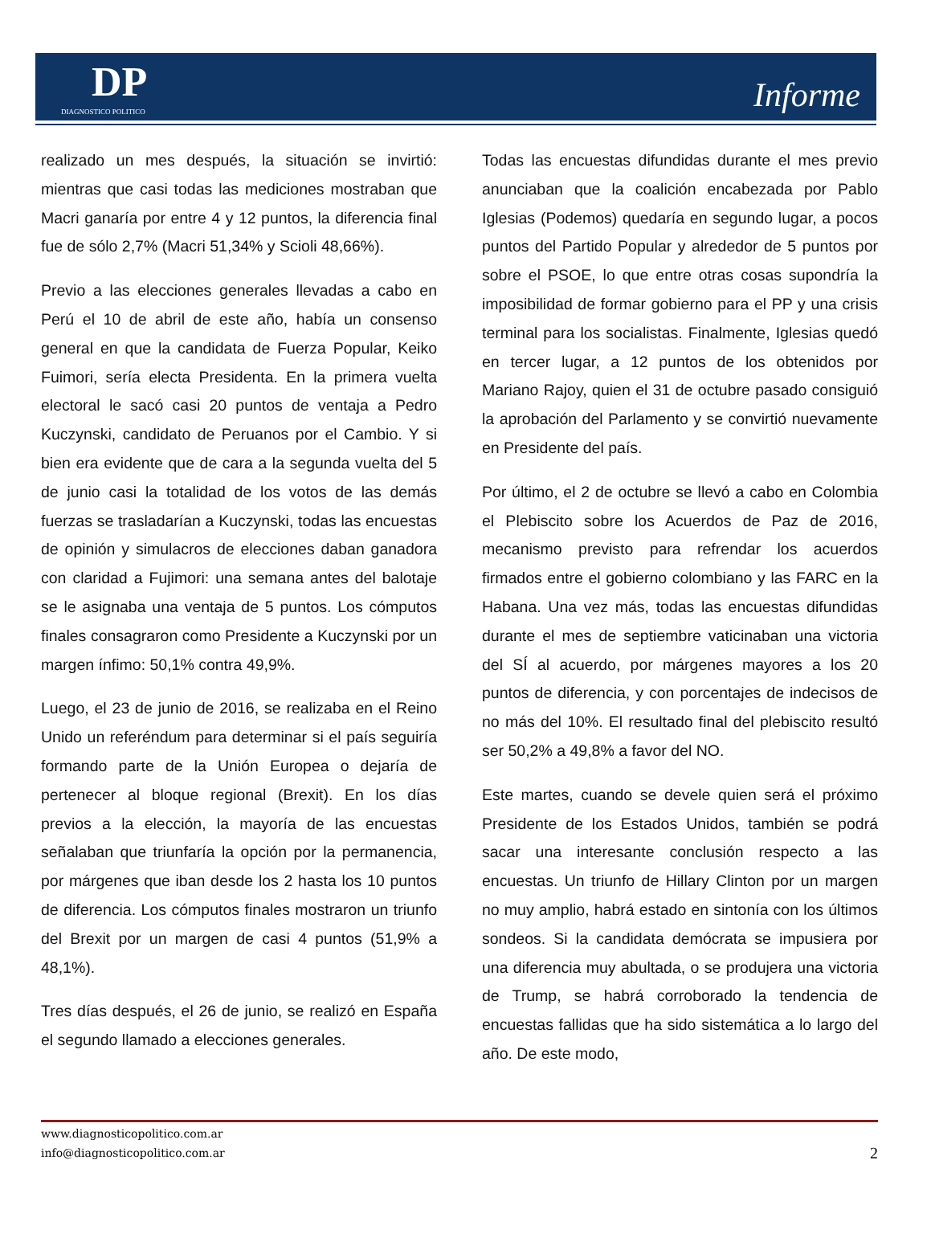DP
DIAGNOSTICO POLITICO
Informe
realizado un mes después, la situación se invirtió: mientras que casi todas las mediciones mostraban que Macri ganaría por entre 4 y 12 puntos, la diferencia final fue de sólo 2,7% (Macri 51,34% y Scioli 48,66%).
Previo a las elecciones generales llevadas a cabo en Perú el 10 de abril de este año, había un consenso general en que la candidata de Fuerza Popular, Keiko Fuimori, sería electa Presidenta. En la primera vuelta electoral le sacó casi 20 puntos de ventaja a Pedro Kuczynski, candidato de Peruanos por el Cambio. Y si bien era evidente que de cara a la segunda vuelta del 5 de junio casi la totalidad de los votos de las demás fuerzas se trasladarían a Kuczynski, todas las encuestas de opinión y simulacros de elecciones daban ganadora con claridad a Fujimori: una semana antes del balotaje se le asignaba una ventaja de 5 puntos. Los cómputos finales consagraron como Presidente a Kuczynski por un margen ínfimo: 50,1% contra 49,9%.
Luego, el 23 de junio de 2016, se realizaba en el Reino Unido un referéndum para determinar si el país seguiría formando parte de la Unión Europea o dejaría de pertenecer al bloque regional (Brexit). En los días previos a la elección, la mayoría de las encuestas señalaban que triunfaría la opción por la permanencia, por márgenes que iban desde los 2 hasta los 10 puntos de diferencia. Los cómputos finales mostraron un triunfo del Brexit por un margen de casi 4 puntos (51,9% a 48,1%).
Tres días después, el 26 de junio, se realizó en España el segundo llamado a elecciones generales.
Todas las encuestas difundidas durante el mes previo anunciaban que la coalición encabezada por Pablo Iglesias (Podemos) quedaría en segundo lugar, a pocos puntos del Partido Popular y alrededor de 5 puntos por sobre el PSOE, lo que entre otras cosas supondría la imposibilidad de formar gobierno para el PP y una crisis terminal para los socialistas. Finalmente, Iglesias quedó en tercer lugar, a 12 puntos de los obtenidos por Mariano Rajoy, quien el 31 de octubre pasado consiguió la aprobación del Parlamento y se convirtió nuevamente en Presidente del país.
Por último, el 2 de octubre se llevó a cabo en Colombia el Plebiscito sobre los Acuerdos de Paz de 2016, mecanismo previsto para refrendar los acuerdos firmados entre el gobierno colombiano y las FARC en la Habana. Una vez más, todas las encuestas difundidas durante el mes de septiembre vaticinaban una victoria del SÍ al acuerdo, por márgenes mayores a los 20 puntos de diferencia, y con porcentajes de indecisos de no más del 10%. El resultado final del plebiscito resultó ser 50,2% a 49,8% a favor del NO.
Este martes, cuando se devele quien será el próximo Presidente de los Estados Unidos, también se podrá sacar una interesante conclusión respecto a las encuestas. Un triunfo de Hillary Clinton por un margen no muy amplio, habrá estado en sintonía con los últimos sondeos. Si la candidata demócrata se impusiera por una diferencia muy abultada, o se produjera una victoria de Trump, se habrá corroborado la tendencia de encuestas fallidas que ha sido sistemática a lo largo del año. De este modo,
www.diagnosticopolitico.com.ar
info@diagnosticopolitico.com.ar
2